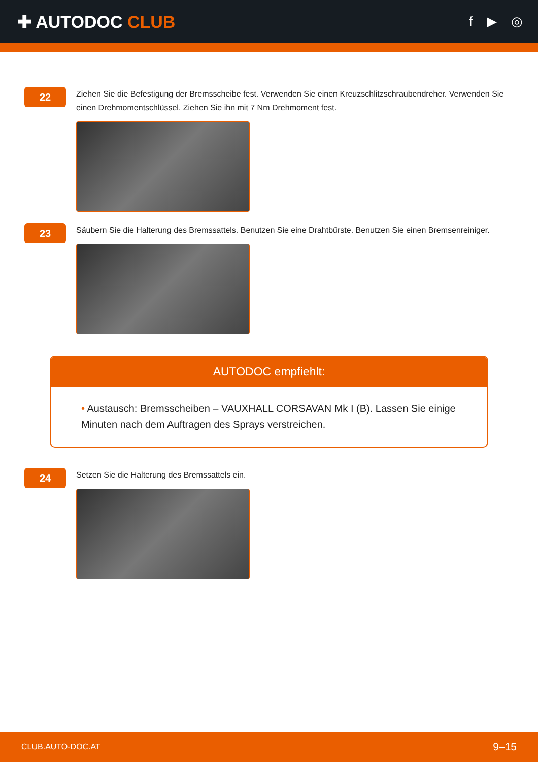✚ AUTODOC CLUB
f ▶ ◎
22
Ziehen Sie die Befestigung der Bremsscheibe fest. Verwenden Sie einen Kreuzschlitzschraubendreher. Verwenden Sie einen Drehmomentschlüssel. Ziehen Sie ihn mit 7 Nm Drehmoment fest.
23
Säubern Sie die Halterung des Bremssattels. Benutzen Sie eine Drahtbürste. Benutzen Sie einen Bremsenreiniger.
AUTODOC empfiehlt:
• Austausch: Bremsscheiben – VAUXHALL CORSAVAN Mk I (B). Lassen Sie einige Minuten nach dem Auftragen des Sprays verstreichen.
24
Setzen Sie die Halterung des Bremssattels ein.
CLUB.AUTO-DOC.AT 9–15